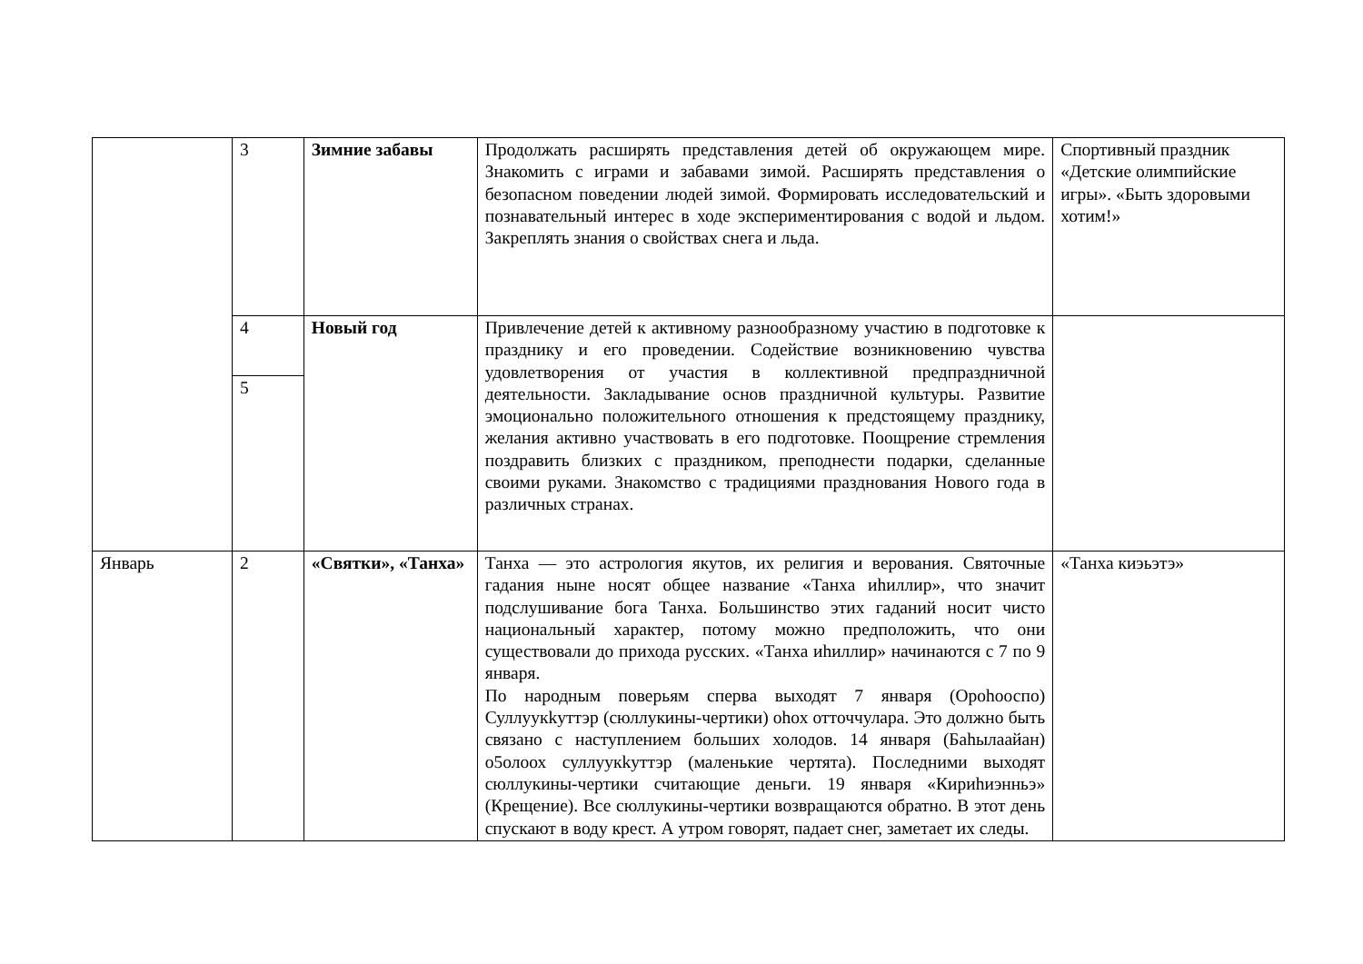| | 3 | Зимние забавы | Продолжать расширять представления детей об окружающем мире. Знакомить с играми и забавами зимой. Расширять представления о безопасном поведении людей зимой. Формировать исследовательский и познавательный интерес в ходе экспериментирования с водой и льдом. Закреплять знания о свойствах снега и льда. | Спортивный праздник «Детские олимпийские игры». «Быть здоровыми хотим!» |
| | 4 | Новый год | Привлечение детей к активному разнообразному участию в подготовке к празднику и его проведении. Содействие возникновению чувства удовлетворения от участия в коллективной предпраздничной деятельности. Закладывание основ праздничной культуры. Развитие эмоционально положительного отношения к предстоящему празднику, желания активно участвовать в его подготовке. Поощрение стремления поздравить близких с праздником, преподнести подарки, сделанные своими руками. Знакомство с традициями празднования Нового года в различных странах. | |
| | 5 | | | |
| Январь | 2 | «Святки», «Танха» | Танха — это астрология якутов, их религия и верования. Святочные гадания ныне носят общее название «Танха иhиллир», что значит подслушивание бога Танха. Большинство этих гаданий носит чисто национальный характер, потому можно предположить, что они существовали до прихода русских. «Танха иhиллир» начинаются с 7 по 9 января. По народным поверьям сперва выходят 7 января (Ороhооспо) Суллуукkуттэр (сюллукины-чертики) оhох отточчулара. Это должно быть связано с наступлением больших холодов. 14 января (Баhылаайан) о5олоох суллуукkуттэр (маленькие чертята). Последними выходят сюллукины-чертики считающие деньги. 19 января «Кириhиэнньэ» (Крещение). Все сюллукины-чертики возвращаются обратно. В этот день спускают в воду крест. А утром говорят, падает снег, заметает их следы. | «Танха киэьэтэ» |